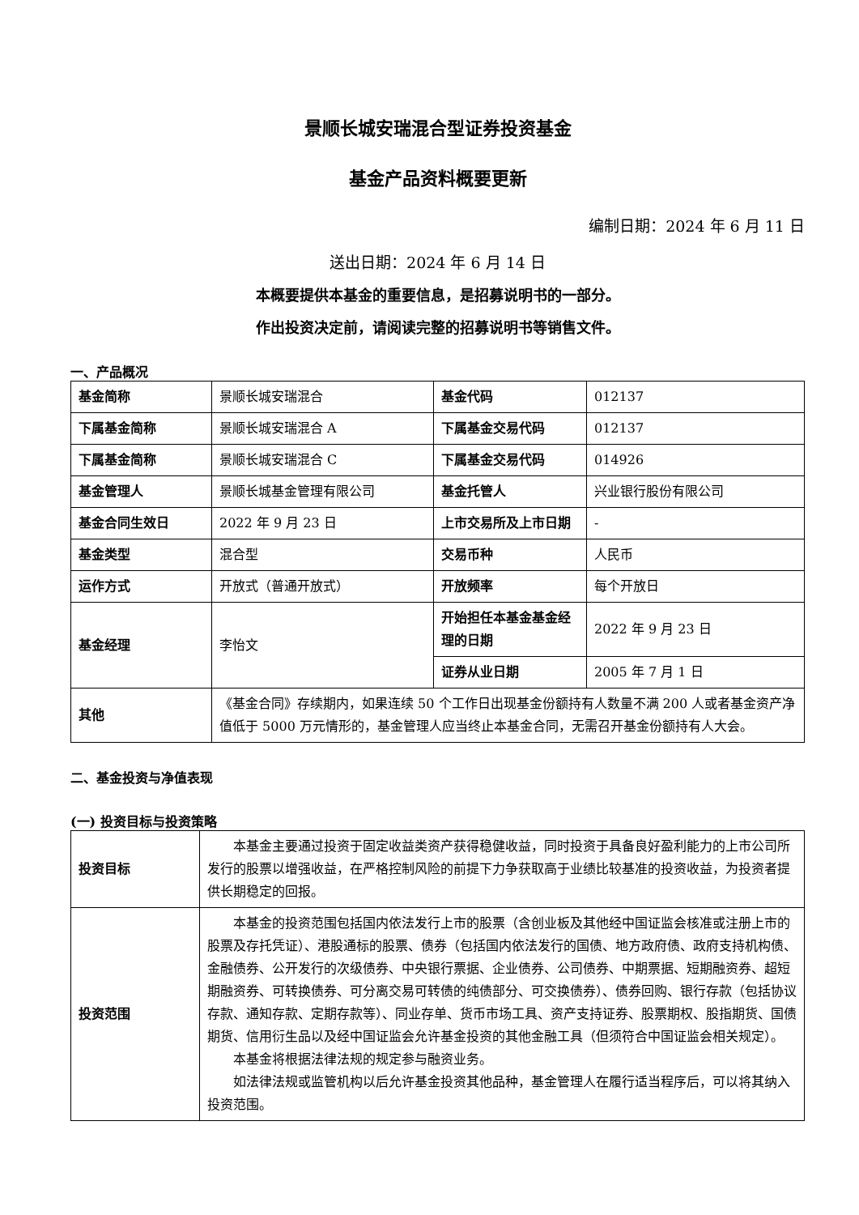景顺长城安瑞混合型证券投资基金
基金产品资料概要更新
编制日期：2024 年 6 月 11 日
送出日期：2024 年 6 月 14 日
本概要提供本基金的重要信息，是招募说明书的一部分。
作出投资决定前，请阅读完整的招募说明书等销售文件。
一、产品概况
| 基金简称 | 景顺长城安瑞混合 | 基金代码 | 012137 |
| 下属基金简称 | 景顺长城安瑞混合 A | 下属基金交易代码 | 012137 |
| 下属基金简称 | 景顺长城安瑞混合 C | 下属基金交易代码 | 014926 |
| 基金管理人 | 景顺长城基金管理有限公司 | 基金托管人 | 兴业银行股份有限公司 |
| 基金合同生效日 | 2022 年 9 月 23 日 | 上市交易所及上市日期 | - |
| 基金类型 | 混合型 | 交易币种 | 人民币 |
| 运作方式 | 开放式（普通开放式） | 开放频率 | 每个开放日 |
| 基金经理 | 李怡文 | 开始担任本基金基金经理的日期 | 2022 年 9 月 23 日 |
| | | 证券从业日期 | 2005 年 7 月 1 日 |
| 其他 | 《基金合同》存续期内，如果连续 50 个工作日出现基金份额持有人数量不满 200 人或者基金资产净值低于 5000 万元情形的，基金管理人应当终止本基金合同，无需召开基金份额持有人大会。 | | |
二、基金投资与净值表现
(一) 投资目标与投资策略
| 投资目标 | 本基金主要通过投资于固定收益类资产获得稳健收益，同时投资于具备良好盈利能力的上市公司所发行的股票以增强收益，在严格控制风险的前提下力争获取高于业绩比较基准的投资收益，为投资者提供长期稳定的回报。 |
| 投资范围 | 本基金的投资范围包括国内依法发行上市的股票（含创业板及其他经中国证监会核准或注册上市的股票及存托凭证）、港股通标的股票、债券（包括国内依法发行的国债、地方政府债、政府支持机构债、金融债券、公开发行的次级债券、中央银行票据、企业债券、公司债券、中期票据、短期融资券、超短期融资券、可转换债券、可分离交易可转债的纯债部分、可交换债券）、债券回购、银行存款（包括协议存款、通知存款、定期存款等）、同业存单、货币市场工具、资产支持证券、股票期权、股指期货、国债期货、信用衍生品以及经中国证监会允许基金投资的其他金融工具（但须符合中国证监会相关规定）。 本基金将根据法律法规的规定参与融资业务。 如法律法规或监管机构以后允许基金投资其他品种，基金管理人在履行适当程序后，可以将其纳入投资范围。 |